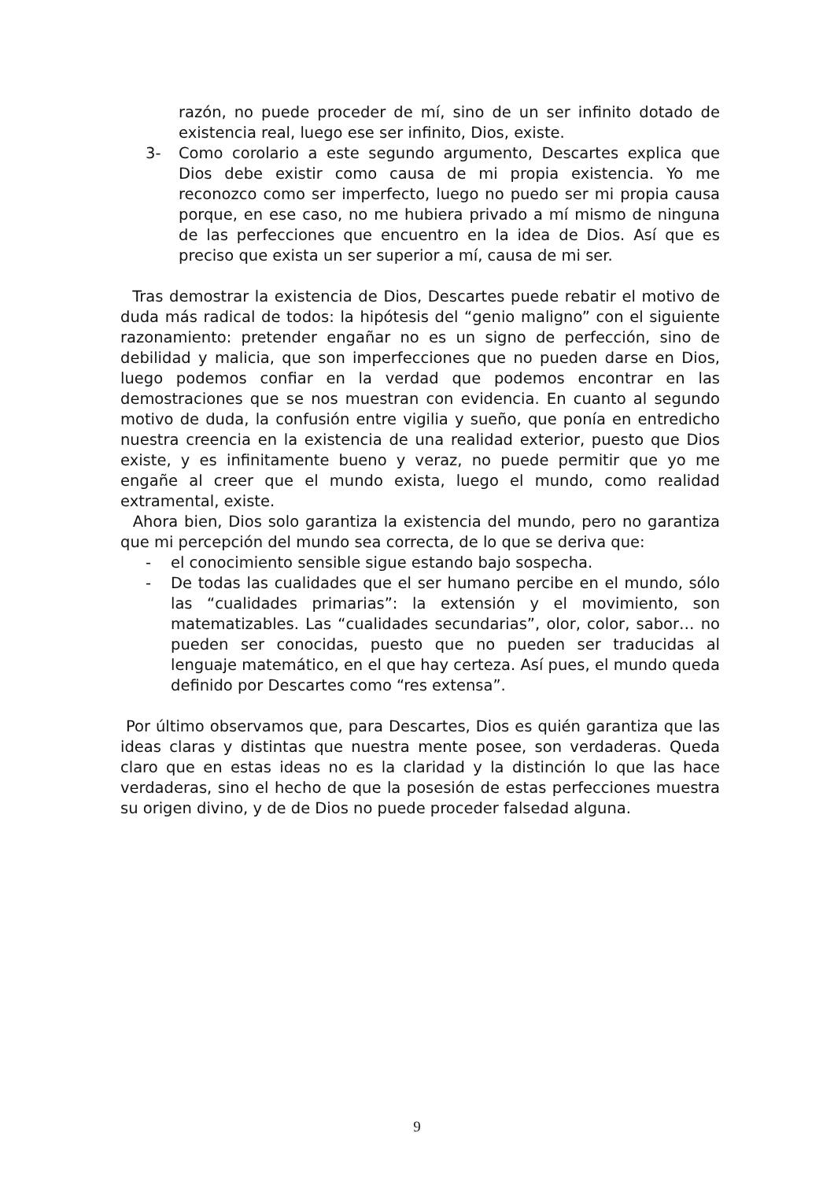razón, no puede proceder de mí, sino de un ser infinito dotado de existencia real, luego ese ser infinito, Dios, existe.
3- Como corolario a este segundo argumento, Descartes explica que Dios debe existir como causa de mi propia existencia. Yo me reconozco como ser imperfecto, luego no puedo ser mi propia causa porque, en ese caso, no me hubiera privado a mí mismo de ninguna de las perfecciones que encuentro en la idea de Dios. Así que es preciso que exista un ser superior a mí, causa de mi ser.
Tras demostrar la existencia de Dios, Descartes puede rebatir el motivo de duda más radical de todos: la hipótesis del “genio maligno” con el siguiente razonamiento: pretender engañar no es un signo de perfección, sino de debilidad y malicia, que son imperfecciones que no pueden darse en Dios, luego podemos confiar en la verdad que podemos encontrar en las demostraciones que se nos muestran con evidencia. En cuanto al segundo motivo de duda, la confusión entre vigilia y sueño, que ponía en entredicho nuestra creencia en la existencia de una realidad exterior, puesto que Dios existe, y es infinitamente bueno y veraz, no puede permitir que yo me engañe al creer que el mundo exista, luego el mundo, como realidad extramental, existe.
Ahora bien, Dios solo garantiza la existencia del mundo, pero no garantiza que mi percepción del mundo sea correcta, de lo que se deriva que:
- el conocimiento sensible sigue estando bajo sospecha.
- De todas las cualidades que el ser humano percibe en el mundo, sólo las “cualidades primarias”: la extensión y el movimiento, son matematizables. Las “cualidades secundarias”, olor, color, sabor… no pueden ser conocidas, puesto que no pueden ser traducidas al lenguaje matemático, en el que hay certeza. Así pues, el mundo queda definido por Descartes como “res extensa”.
Por último observamos que, para Descartes, Dios es quién garantiza que las ideas claras y distintas que nuestra mente posee, son verdaderas. Queda claro que en estas ideas no es la claridad y la distinción lo que las hace verdaderas, sino el hecho de que la posesión de estas perfecciones muestra su origen divino, y de de Dios no puede proceder falsedad alguna.
9